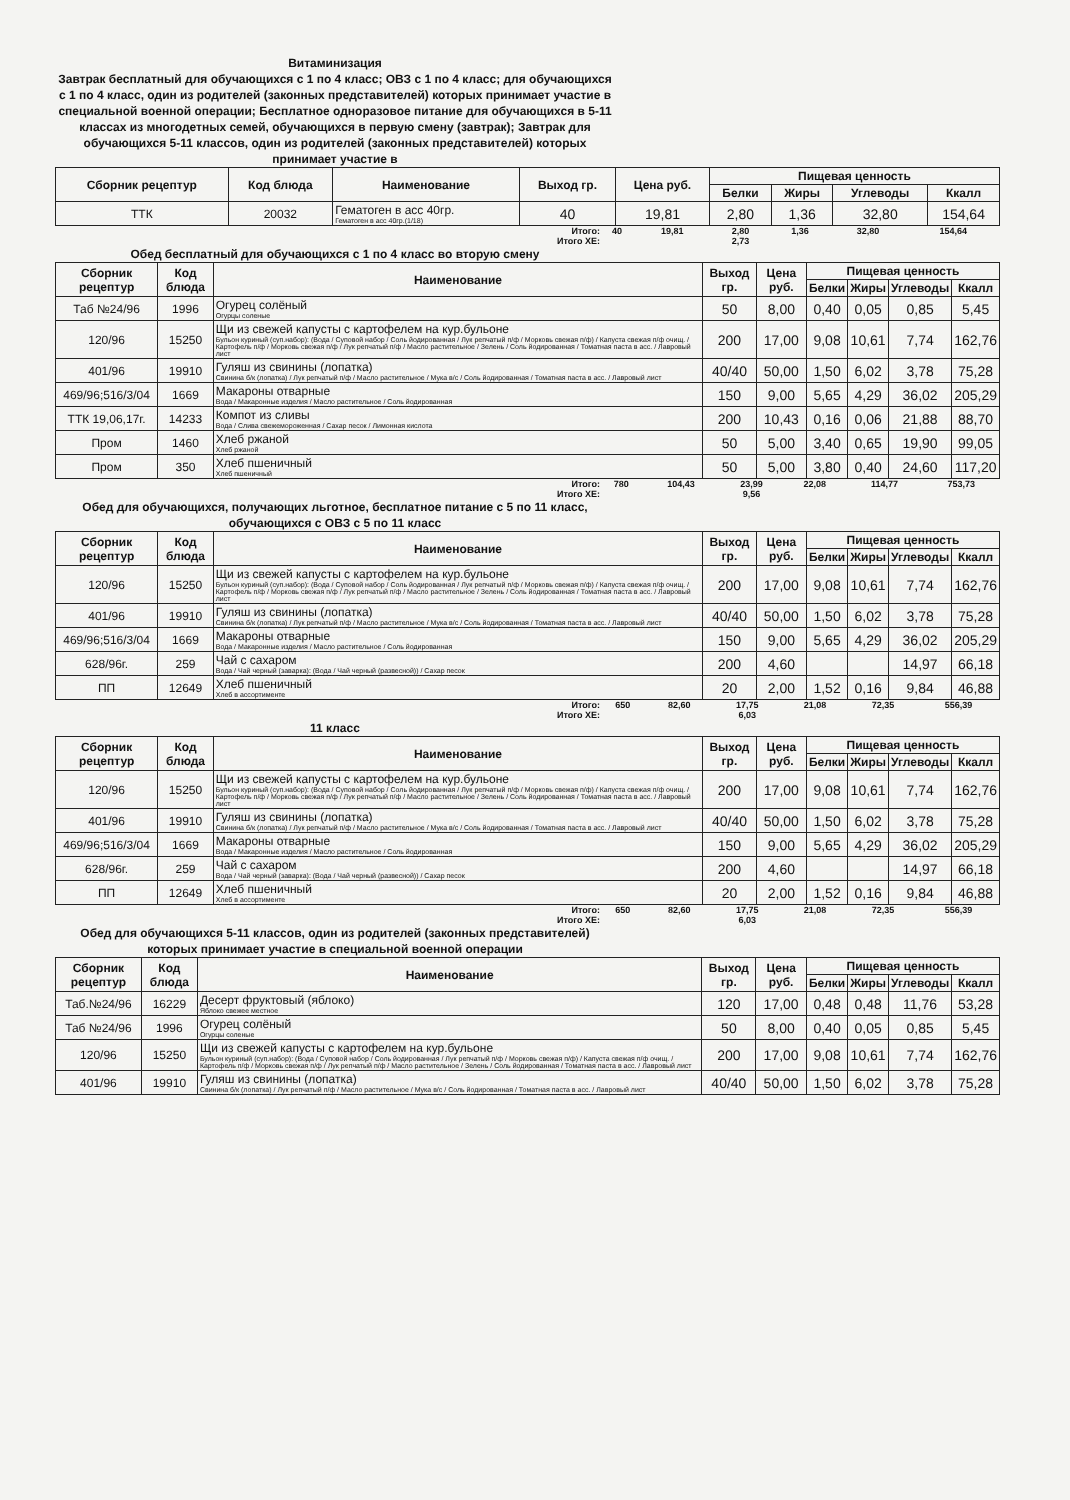Витаминизация
Завтрак бесплатный для обучающихся с 1 по 4 класс; ОВЗ с 1 по 4 класс; для обучающихся с 1 по 4 класс, один из родителей (законных представителей) которых принимает участие в специальной военной операции; Бесплатное одноразовое питание для обучающихся в 5-11 классах из многодетных семей, обучающихся в первую смену (завтрак); Завтрак для обучающихся 5-11 классов, один из родителей (законных представителей) которых принимает участие в
| Сборник рецептур | Код блюда | Наименование | Выход гр. | Цена руб. | Пищевая ценность | | | |
| --- | --- | --- | --- | --- | --- | --- | --- | --- |
| | | | | | Белки | Жиры | Углеводы | Ккалл |
| ТТК | 20032 | Гематоген в асс 40гр. Гематоген в асс 40гр.(1/18) | 40 | 19,81 | 2,80 | 1,36 | 32,80 | 154,64 |
| Итого: | 40 | 19,81 | 2,80 | 1,36 | 32,80 | 154,64 |
| Итого ХЕ: | | | 2,73 | | | |
Обед бесплатный для обучающихся с 1 по 4 класс во вторую смену
| Сборник рецептур | Код блюда | Наименование | Выход гр. | Цена руб. | Пищевая ценность | | | |
| --- | --- | --- | --- | --- | --- | --- | --- | --- |
| | | | | | Белки | Жиры | Углеводы | Ккалл |
| Таб №24/96 | 1996 | Огурец солёный Огурцы соленые | 50 | 8,00 | 0,40 | 0,05 | 0,85 | 5,45 |
| 120/96 | 15250 | Щи из свежей капусты с картофелем на кур.бульоне Бульон куриный (суп.набор): (Вода / Суповой набор / Соль йодированная / Лук репчатый п/ф / Морковь свежая п/ф) / Капуста свежая п/ф очищ. / Картофель п/ф / Морковь свежая п/ф / Лук репчатый п/ф / Масло растительное / Зелень / Соль йодированная / Томатная паста в асс. / Лавровый лист | 200 | 17,00 | 9,08 | 10,61 | 7,74 | 162,76 |
| 401/96 | 19910 | Гуляш из свинины (лопатка) Свинина б/к (лопатка) / Лук репчатый п/ф / Масло растительное / Мука в/с / Соль йодированная / Томатная паста в асс. / Лавровый лист | 40/40 | 50,00 | 1,50 | 6,02 | 3,78 | 75,28 |
| 469/96;516/3/04 | 1669 | Макароны отварные Вода / Макаронные изделия / Масло растительное / Соль йодированная | 150 | 9,00 | 5,65 | 4,29 | 36,02 | 205,29 |
| ТТК 19,06,17г. | 14233 | Компот из сливы Вода / Слива свежемороженная / Сахар песок / Лимонная кислота | 200 | 10,43 | 0,16 | 0,06 | 21,88 | 88,70 |
| Пром | 1460 | Хлеб ржаной Хлеб ржаной | 50 | 5,00 | 3,40 | 0,65 | 19,90 | 99,05 |
| Пром | 350 | Хлеб пшеничный Хлеб пшеничный | 50 | 5,00 | 3,80 | 0,40 | 24,60 | 117,20 |
| Итого: | 780 | 104,43 | 23,99 | 22,08 | 114,77 | 753,73 |
| Итого ХЕ: | | | 9,56 | | | |
Обед для обучающихся, получающих льготное, бесплатное питание с 5 по 11 класс, обучающихся с ОВЗ с 5 по 11 класс
| Сборник рецептур | Код блюда | Наименование | Выход гр. | Цена руб. | Пищевая ценность | | | |
| --- | --- | --- | --- | --- | --- | --- | --- | --- |
| | | | | | Белки | Жиры | Углеводы | Ккалл |
| 120/96 | 15250 | Щи из свежей капусты с картофелем на кур.бульоне Бульон куриный (суп.набор): (Вода / Суповой набор / Соль йодированная / Лук репчатый п/ф / Морковь свежая п/ф) / Капуста свежая п/ф очищ. / Картофель п/ф / Морковь свежая п/ф / Лук репчатый п/ф / Масло растительное / Зелень / Соль йодированная / Томатная паста в асс. / Лавровый лист | 200 | 17,00 | 9,08 | 10,61 | 7,74 | 162,76 |
| 401/96 | 19910 | Гуляш из свинины (лопатка) Свинина б/к (лопатка) / Лук репчатый п/ф / Масло растительное / Мука в/с / Соль йодированная / Томатная паста в асс. / Лавровый лист | 40/40 | 50,00 | 1,50 | 6,02 | 3,78 | 75,28 |
| 469/96;516/3/04 | 1669 | Макароны отварные Вода / Макаронные изделия / Масло растительное / Соль йодированная | 150 | 9,00 | 5,65 | 4,29 | 36,02 | 205,29 |
| 628/96г. | 259 | Чай с сахаром Вода / Чай черный (заварка): (Вода / Чай черный (развесной)) / Сахар песок | 200 | 4,60 | | | 14,97 | 66,18 |
| ПП | 12649 | Хлеб пшеничный Хлеб в ассортименте | 20 | 2,00 | 1,52 | 0,16 | 9,84 | 46,88 |
| Итого: | 650 | 82,60 | 17,75 | 21,08 | 72,35 | 556,39 |
| Итого ХЕ: | | | 6,03 | | | |
11 класс
| Сборник рецептур | Код блюда | Наименование | Выход гр. | Цена руб. | Пищевая ценность | | | |
| --- | --- | --- | --- | --- | --- | --- | --- | --- |
| | | | | | Белки | Жиры | Углеводы | Ккалл |
| 120/96 | 15250 | Щи из свежей капусты с картофелем на кур.бульоне Бульон куриный (суп.набор): (Вода / Суповой набор / Соль йодированная / Лук репчатый п/ф / Морковь свежая п/ф) / Капуста свежая п/ф очищ. / Картофель п/ф / Морковь свежая п/ф / Лук репчатый п/ф / Масло растительное / Зелень / Соль йодированная / Томатная паста в асс. / Лавровый лист | 200 | 17,00 | 9,08 | 10,61 | 7,74 | 162,76 |
| 401/96 | 19910 | Гуляш из свинины (лопатка) Свинина б/к (лопатка) / Лук репчатый п/ф / Масло растительное / Мука в/с / Соль йодированная / Томатная паста в асс. / Лавровый лист | 40/40 | 50,00 | 1,50 | 6,02 | 3,78 | 75,28 |
| 469/96;516/3/04 | 1669 | Макароны отварные Вода / Макаронные изделия / Масло растительное / Соль йодированная | 150 | 9,00 | 5,65 | 4,29 | 36,02 | 205,29 |
| 628/96г. | 259 | Чай с сахаром Вода / Чай черный (заварка): (Вода / Чай черный (развесной)) / Сахар песок | 200 | 4,60 | | | 14,97 | 66,18 |
| ПП | 12649 | Хлеб пшеничный Хлеб в ассортименте | 20 | 2,00 | 1,52 | 0,16 | 9,84 | 46,88 |
| Итого: | 650 | 82,60 | 17,75 | 21,08 | 72,35 | 556,39 |
| Итого ХЕ: | | | 6,03 | | | |
Обед для обучающихся 5-11 классов, один из родителей (законных представителей) которых принимает участие в специальной военной операции
| Сборник рецептур | Код блюда | Наименование | Выход гр. | Цена руб. | Пищевая ценность | | | |
| --- | --- | --- | --- | --- | --- | --- | --- | --- |
| | | | | | Белки | Жиры | Углеводы | Ккалл |
| Таб.№24/96 | 16229 | Десерт фруктовый (яблоко) Яблоко свежее местное | 120 | 17,00 | 0,48 | 0,48 | 11,76 | 53,28 |
| Таб №24/96 | 1996 | Огурец солёный Огурцы соленые | 50 | 8,00 | 0,40 | 0,05 | 0,85 | 5,45 |
| 120/96 | 15250 | Щи из свежей капусты с картофелем на кур.бульоне Бульон куриный (суп.набор): (Вода / Суповой набор / Соль йодированная / Лук репчатый п/ф / Морковь свежая п/ф) / Капуста свежая п/ф очищ. / Картофель п/ф / Морковь свежая п/ф / Лук репчатый п/ф / Масло растительное / Зелень / Соль йодированная / Томатная паста в асс. / Лавровый лист | 200 | 17,00 | 9,08 | 10,61 | 7,74 | 162,76 |
| 401/96 | 19910 | Гуляш из свинины (лопатка) Свинина б/к (лопатка) / Лук репчатый п/ф / Масло растительное / Мука в/с / Соль йодированная / Томатная паста в асс. / Лавровый лист | 40/40 | 50,00 | 1,50 | 6,02 | 3,78 | 75,28 |